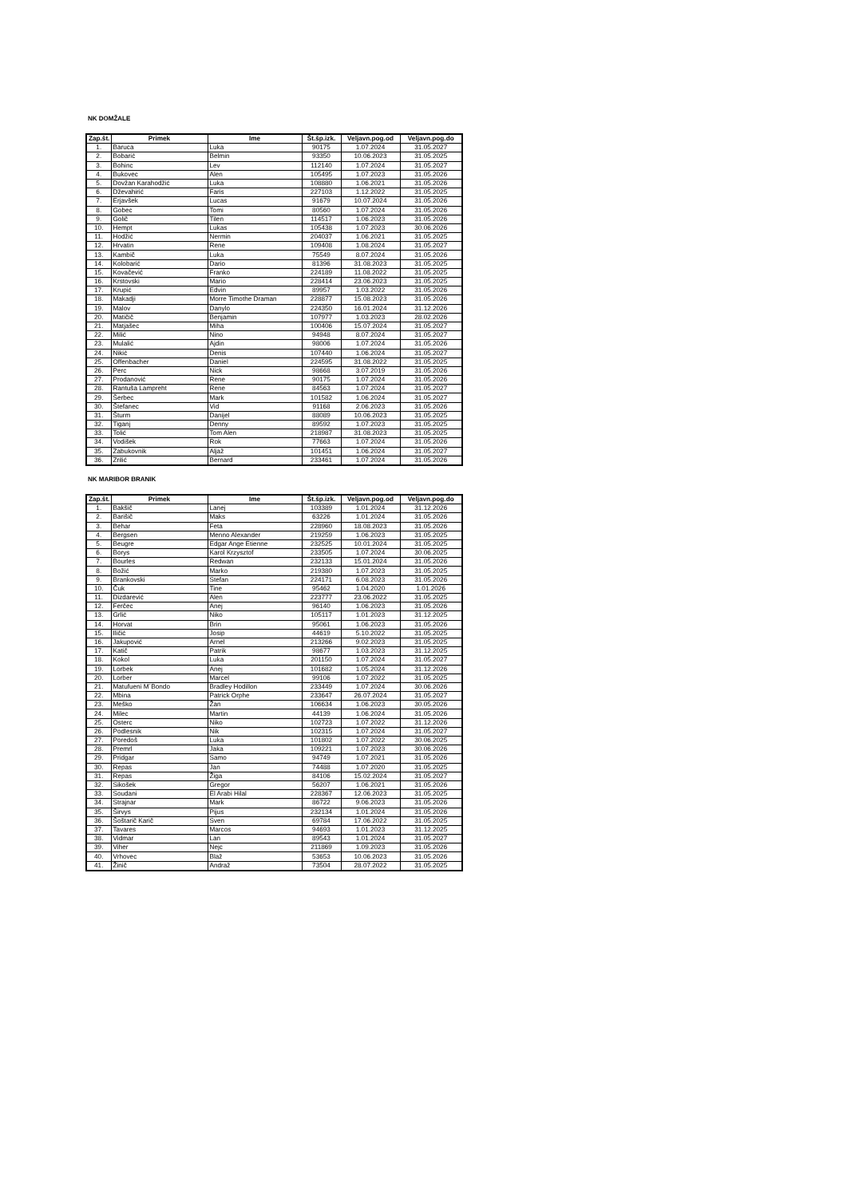NK DOMŽALE
| Zap.št. | Primek | Ime | Št.šp.izk. | Veljavn.pog.od | Veljavn.pog.do |
| --- | --- | --- | --- | --- | --- |
| 1. | Baruca | Luka | 90175 | 1.07.2024 | 31.05.2027 |
| 2. | Bobarić | Belmin | 93350 | 10.06.2023 | 31.05.2025 |
| 3. | Bohinc | Lev | 112140 | 1.07.2024 | 31.05.2027 |
| 4. | Bukovec | Alen | 105495 | 1.07.2023 | 31.05.2026 |
| 5. | Dovžan Karahodžić | Luka | 108880 | 1.06.2021 | 31.05.2026 |
| 6. | Dževahirić | Faris | 227103 | 1.12.2022 | 31.05.2025 |
| 7. | Erjavšek | Lucas | 91679 | 10.07.2024 | 31.05.2026 |
| 8. | Gobec | Tomi | 80560 | 1.07.2024 | 31.05.2026 |
| 9. | Golič | Tilen | 114517 | 1.06.2023 | 31.05.2026 |
| 10. | Hempt | Lukas | 105438 | 1.07.2023 | 30.06.2026 |
| 11. | Hodžić | Nermin | 204037 | 1.06.2021 | 31.05.2025 |
| 12. | Hrvatin | Rene | 109408 | 1.08.2024 | 31.05.2027 |
| 13. | Kambič | Luka | 75549 | 8.07.2024 | 31.05.2026 |
| 14. | Kolobarić | Dario | 81396 | 31.08.2023 | 31.05.2025 |
| 15. | Kovačević | Franko | 224189 | 11.08.2022 | 31.05.2025 |
| 16. | Krstovski | Mario | 228414 | 23.06.2023 | 31.05.2025 |
| 17. | Krupić | Edvin | 89957 | 1.03.2022 | 31.05.2026 |
| 18. | Makadji | Morre Timothe Draman | 228877 | 15.08.2023 | 31.05.2026 |
| 19. | Malov | Danylo | 224350 | 16.01.2024 | 31.12.2026 |
| 20. | Matičič | Benjamin | 107977 | 1.03.2023 | 28.02.2026 |
| 21. | Matjašec | Miha | 100406 | 15.07.2024 | 31.05.2027 |
| 22. | Milić | Nino | 94948 | 8.07.2024 | 31.05.2027 |
| 23. | Mulalić | Ajdin | 98006 | 1.07.2024 | 31.05.2026 |
| 24. | Nikić | Denis | 107440 | 1.06.2024 | 31.05.2027 |
| 25. | Offenbacher | Daniel | 224595 | 31.08.2022 | 31.05.2025 |
| 26. | Perc | Nick | 98668 | 3.07.2019 | 31.05.2026 |
| 27. | Prodanović | Rene | 90175 | 1.07.2024 | 31.05.2026 |
| 28. | Rantuša Lampreht | Rene | 84563 | 1.07.2024 | 31.05.2027 |
| 29. | Šerbec | Mark | 101582 | 1.06.2024 | 31.05.2027 |
| 30. | Štefanec | Vid | 91168 | 2.06.2023 | 31.05.2026 |
| 31. | Šturm | Danijel | 88089 | 10.06.2023 | 31.05.2025 |
| 32. | Tiganj | Denny | 89592 | 1.07.2023 | 31.05.2025 |
| 33. | Tolić | Tom Alen | 218987 | 31.08.2023 | 31.05.2025 |
| 34. | Vodišek | Rok | 77663 | 1.07.2024 | 31.05.2026 |
| 35. | Zabukovnik | Aljaž | 101451 | 1.06.2024 | 31.05.2027 |
| 36. | Zrilić | Bernard | 233461 | 1.07.2024 | 31.05.2026 |
NK MARIBOR BRANIK
| Zap.št. | Primek | Ime | Št.šp.izk. | Veljavn.pog.od | Veljavn.pog.do |
| --- | --- | --- | --- | --- | --- |
| 1. | Bakšič | Lanej | 103389 | 1.01.2024 | 31.12.2026 |
| 2. | Barišič | Maks | 63226 | 1.01.2024 | 31.05.2026 |
| 3. | Behar | Feta | 228960 | 18.08.2023 | 31.05.2026 |
| 4. | Bergsen | Menno Alexander | 219259 | 1.06.2023 | 31.05.2025 |
| 5. | Beugre | Edgar Ange Etienne | 232525 | 10.01.2024 | 31.05.2025 |
| 6. | Borys | Karol Krzysztof | 233505 | 1.07.2024 | 30.06.2025 |
| 7. | Bourles | Redwan | 232133 | 15.01.2024 | 31.05.2026 |
| 8. | Božić | Marko | 219380 | 1.07.2023 | 31.05.2025 |
| 9. | Brankovski | Stefan | 224171 | 6.08.2023 | 31.05.2026 |
| 10. | Čuk | Tine | 95462 | 1.04.2020 | 1.01.2026 |
| 11. | Dizdarević | Alen | 223777 | 23.06.2022 | 31.05.2025 |
| 12. | Ferčec | Anej | 96140 | 1.06.2023 | 31.05.2026 |
| 13. | Grlić | Niko | 105117 | 1.01.2023 | 31.12.2025 |
| 14. | Horvat | Brin | 95061 | 1.06.2023 | 31.05.2026 |
| 15. | Iličić | Josip | 44619 | 5.10.2022 | 31.05.2025 |
| 16. | Jakupović | Arnel | 213266 | 9.02.2023 | 31.05.2025 |
| 17. | Katič | Patrik | 98677 | 1.03.2023 | 31.12.2025 |
| 18. | Kokol | Luka | 201150 | 1.07.2024 | 31.05.2027 |
| 19. | Lorbek | Anej | 101682 | 1.05.2024 | 31.12.2026 |
| 20. | Lorber | Marcel | 99106 | 1.07.2022 | 31.05.2025 |
| 21. | Matufueni M´Bondo | Bradley Hodillon | 233449 | 1.07.2024 | 30.06.2026 |
| 22. | Mbina | Patrick Orphe | 233647 | 26.07.2024 | 31.05.2027 |
| 23. | Meško | Žan | 106634 | 1.06.2023 | 30.05.2026 |
| 24. | Milec | Martin | 44139 | 1.06.2024 | 31.05.2026 |
| 25. | Osterc | Niko | 102723 | 1.07.2022 | 31.12.2026 |
| 26. | Podlesnik | Nik | 102315 | 1.07.2024 | 31.05.2027 |
| 27. | Poredoš | Luka | 101802 | 1.07.2022 | 30.06.2025 |
| 28. | Premrl | Jaka | 109221 | 1.07.2023 | 30.06.2026 |
| 29. | Pridgar | Samo | 94749 | 1.07.2021 | 31.05.2026 |
| 30. | Repas | Jan | 74488 | 1.07.2020 | 31.05.2025 |
| 31. | Repas | Žiga | 84106 | 15.02.2024 | 31.05.2027 |
| 32. | Sikošek | Gregor | 56207 | 1.06.2021 | 31.05.2026 |
| 33. | Soudani | El Arabi Hilal | 228367 | 12.06.2023 | 31.05.2025 |
| 34. | Strajnar | Mark | 86722 | 9.06.2023 | 31.05.2026 |
| 35. | Širvys | Pijus | 232134 | 1.01.2024 | 31.05.2026 |
| 36. | Šoštarič Karič | Sven | 69784 | 17.06.2022 | 31.05.2025 |
| 37. | Tavares | Marcos | 94693 | 1.01.2023 | 31.12.2025 |
| 38. | Vidmar | Lan | 89543 | 1.01.2024 | 31.05.2027 |
| 39. | Viher | Nejc | 211869 | 1.09.2023 | 31.05.2026 |
| 40. | Vrhovec | Blaž | 53653 | 10.06.2023 | 31.05.2026 |
| 41. | Žinič | Andraž | 73504 | 28.07.2022 | 31.05.2025 |